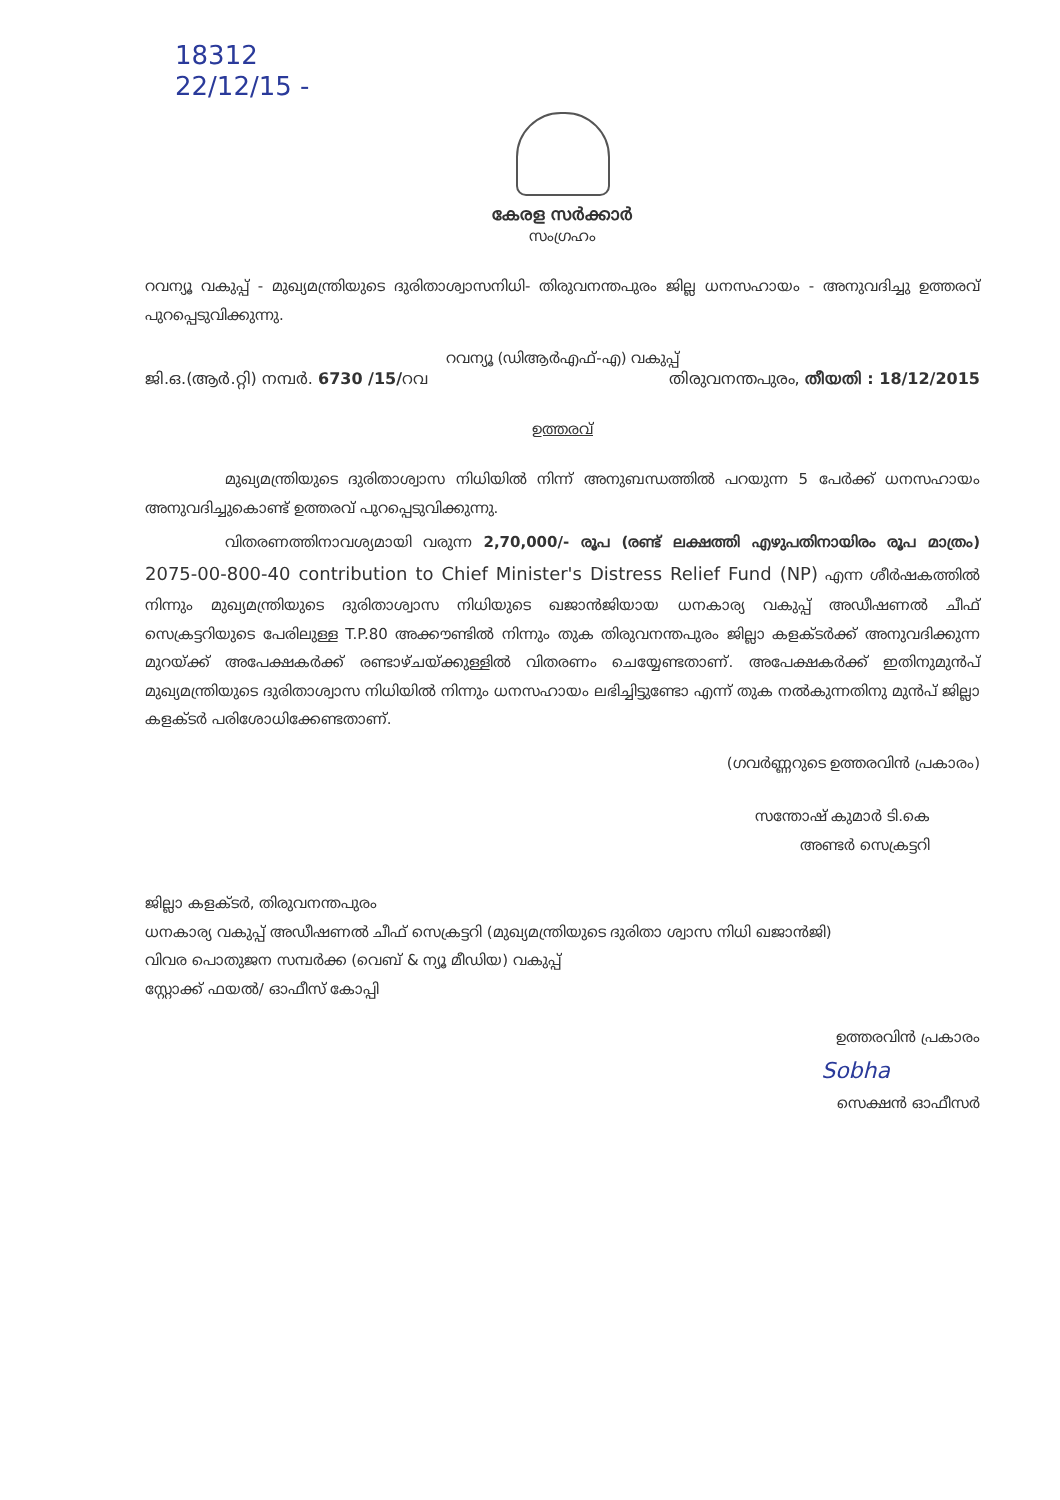18312
22/12/15 -
കേരള സർക്കാർ
സംഗ്രഹം
റവന്യൂ വകുപ്പ് - മുഖ്യമന്ത്രിയുടെ ദുരിതാശ്വാസനിധി- തിരുവനന്തപുരം ജില്ല ധനസഹായം - അനുവദിച്ചു ഉത്തരവ് പുറപ്പെടുവിക്കുന്നു.
റവന്യൂ (ഡിആർഎഫ്-എ) വകുപ്പ്
ജി.ഒ.(ആർ.റ്റി) നമ്പർ. 6730 /15/റവ തിരുവനന്തപുരം, തീയതി : 18/12/2015
ഉത്തരവ്
മുഖ്യമന്ത്രിയുടെ ദുരിതാശ്വാസ നിധിയിൽ നിന്ന് അനുബന്ധത്തിൽ പറയുന്ന 5 പേർക്ക് ധനസഹായം അനുവദിച്ചുകൊണ്ട് ഉത്തരവ് പുറപ്പെടുവിക്കുന്നു.
വിതരണത്തിനാവശ്യമായി വരുന്ന 2,70,000/- രൂപ (രണ്ട് ലക്ഷത്തി എഴുപതിനായിരം രൂപ മാത്രം) 2075-00-800-40 contribution to Chief Minister's Distress Relief Fund (NP) എന്ന ശീർഷകത്തിൽ നിന്നും മുഖ്യമന്ത്രിയുടെ ദുരിതാശ്വാസ നിധിയുടെ ഖജാൻജിയായ ധനകാര്യ വകുപ്പ് അഡീഷണൽ ചീഫ് സെക്രട്ടറിയുടെ പേരിലുള്ള T.P.80 അക്കൗണ്ടിൽ നിന്നും തുക തിരുവനന്തപുരം ജില്ലാ കളക്ടർക്ക് അനുവദിക്കുന്ന മുറയ്ക്ക് അപേക്ഷകർക്ക് രണ്ടാഴ്ചയ്ക്കുള്ളിൽ വിതരണം ചെയ്യേണ്ടതാണ്. അപേക്ഷകർക്ക് ഇതിനുമുൻപ് മുഖ്യമന്ത്രിയുടെ ദുരിതാശ്വാസ നിധിയിൽ നിന്നും ധനസഹായം ലഭിച്ചിട്ടുണ്ടോ എന്ന് തുക നൽകുന്നതിനു മുൻപ് ജില്ലാ കളക്ടർ പരിശോധിക്കേണ്ടതാണ്.
(ഗവർണ്ണറുടെ ഉത്തരവിൻ പ്രകാരം)
സന്തോഷ് കുമാർ ടി.കെ
അണ്ടർ സെക്രട്ടറി
ജില്ലാ കളക്ടർ, തിരുവനന്തപുരം
ധനകാര്യ വകുപ്പ് അഡീഷണൽ ചീഫ് സെക്രട്ടറി (മുഖ്യമന്ത്രിയുടെ ദുരിതാ ശ്വാസ നിധി ഖജാൻജി)
വിവര പൊതുജന സമ്പർക്ക (വെബ് & ന്യൂ മീഡിയ) വകുപ്പ്
സ്റ്റോക്ക് ഫയൽ/ ഓഫീസ് കോപ്പി
ഉത്തരവിൻ പ്രകാരം
Sobha
സെക്ഷൻ ഓഫീസർ